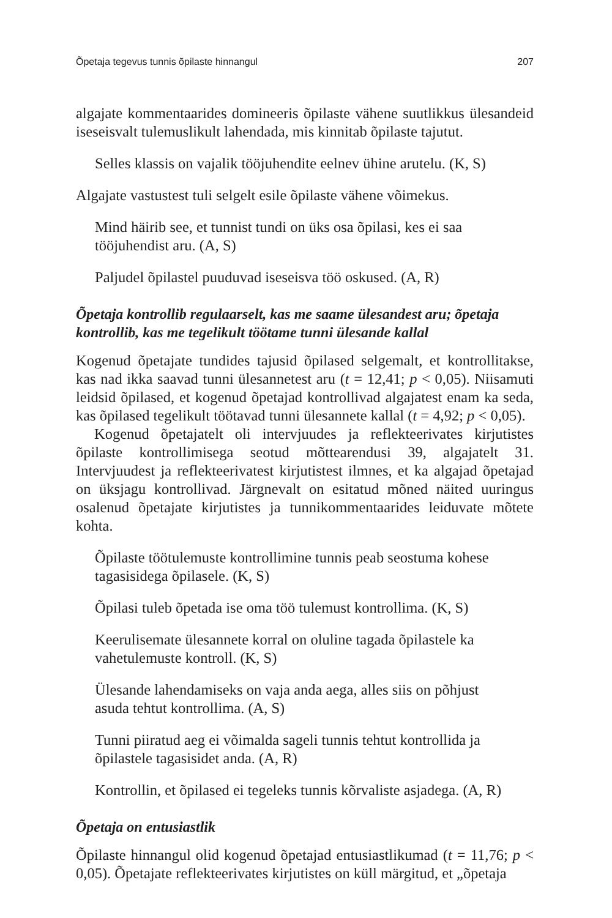Õpetaja tegevus tunnis õpilaste hinnangul 207
algajate kommentaarides domineeris õpilaste vähene suutlikkus ülesandeid iseseisvalt tulemuslikult lahendada, mis kinnitab õpilaste tajutut.
Selles klassis on vajalik tööjuhendite eelnev ühine arutelu. (K, S)
Algajate vastustest tuli selgelt esile õpilaste vähene võimekus.
Mind häirib see, et tunnist tundi on üks osa õpilasi, kes ei saa tööjuhendist aru. (A, S)
Paljudel õpilastel puuduvad iseseisva töö oskused. (A, R)
Õpetaja kontrollib regulaarselt, kas me saame ülesandest aru; õpetaja kontrollib, kas me tegelikult töötame tunni ülesande kallal
Kogenud õpetajate tundides tajusid õpilased selgemalt, et kontrollitakse, kas nad ikka saavad tunni ülesannetest aru (t = 12,41; p < 0,05). Niisamuti leidsid õpilased, et kogenud õpetajad kontrollivad algajatest enam ka seda, kas õpilased tegelikult töötavad tunni ülesannete kallal (t = 4,92; p < 0,05).
Kogenud õpetajatelt oli intervjuudes ja reflekteerivates kirjutistes õpilaste kontrollimisega seotud mõttearendusi 39, algajatelt 31. Intervjuudest ja reflekteerivatest kirjutistest ilmnes, et ka algajad õpetajad on üksjagu kontrollivad. Järgnevalt on esitatud mõned näited uuringus osalenud õpetajate kirjutistes ja tunnikommentaarides leiduvate mõtete kohta.
Õpilaste töötulemuste kontrollimine tunnis peab seostuma kohese tagasisidega õpilasele. (K, S)
Õpilasi tuleb õpetada ise oma töö tulemust kontrollima. (K, S)
Keerulisemate ülesannete korral on oluline tagada õpilastele ka vahetulemuste kontroll. (K, S)
Ülesande lahendamiseks on vaja anda aega, alles siis on põhjust asuda tehtut kontrollima. (A, S)
Tunni piiratud aeg ei võimalda sageli tunnis tehtut kontrollida ja õpilastele tagasisidet anda. (A, R)
Kontrollin, et õpilased ei tegeleks tunnis kõrvaliste asjadega. (A, R)
Õpetaja on entusiastlik
Õpilaste hinnangul olid kogenud õpetajad entusiastlikumad (t = 11,76; p < 0,05). Õpetajate reflekteerivates kirjutistes on küll märgitud, et „õpetaja